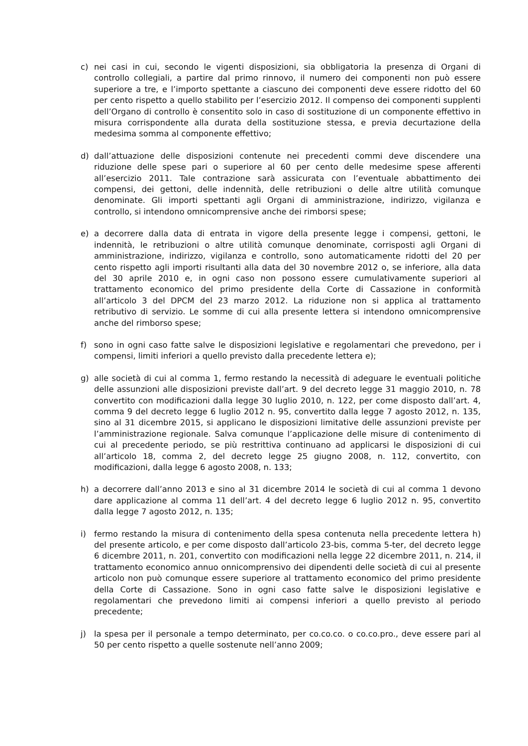c) nei casi in cui, secondo le vigenti disposizioni, sia obbligatoria la presenza di Organi di controllo collegiali, a partire dal primo rinnovo, il numero dei componenti non può essere superiore a tre, e l’importo spettante a ciascuno dei componenti deve essere ridotto del 60 per cento rispetto a quello stabilito per l’esercizio 2012. Il compenso dei componenti supplenti dell’Organo di controllo è consentito solo in caso di sostituzione di un componente effettivo in misura corrispondente alla durata della sostituzione stessa, e previa decurtazione della medesima somma al componente effettivo;
d) dall’attuazione delle disposizioni contenute nei precedenti commi deve discendere una riduzione delle spese pari o superiore al 60 per cento delle medesime spese afferenti all’esercizio 2011. Tale contrazione sarà assicurata con l’eventuale abbattimento dei compensi, dei gettoni, delle indennità, delle retribuzioni o delle altre utilità comunque denominate. Gli importi spettanti agli Organi di amministrazione, indirizzo, vigilanza e controllo, si intendono omnicomprensive anche dei rimborsi spese;
e) a decorrere dalla data di entrata in vigore della presente legge i compensi, gettoni, le indennità, le retribuzioni o altre utilità comunque denominate, corrisposti agli Organi di amministrazione, indirizzo, vigilanza e controllo, sono automaticamente ridotti del 20 per cento rispetto agli importi risultanti alla data del 30 novembre 2012 o, se inferiore, alla data del 30 aprile 2010 e, in ogni caso non possono essere cumulativamente superiori al trattamento economico del primo presidente della Corte di Cassazione in conformità all’articolo 3 del DPCM del 23 marzo 2012. La riduzione non si applica al trattamento retributivo di servizio. Le somme di cui alla presente lettera si intendono omnicomprensive anche del rimborso spese;
f) sono in ogni caso fatte salve le disposizioni legislative e regolamentari che prevedono, per i compensi, limiti inferiori a quello previsto dalla precedente lettera e);
g) alle società di cui al comma 1, fermo restando la necessità di adeguare le eventuali politiche delle assunzioni alle disposizioni previste dall’art. 9 del decreto legge 31 maggio 2010, n. 78 convertito con modificazioni dalla legge 30 luglio 2010, n. 122, per come disposto dall’art. 4, comma 9 del decreto legge 6 luglio 2012 n. 95, convertito dalla legge 7 agosto 2012, n. 135, sino al 31 dicembre 2015, si applicano le disposizioni limitative delle assunzioni previste per l’amministrazione regionale. Salva comunque l’applicazione delle misure di contenimento di cui al precedente periodo, se più restrittiva continuano ad applicarsi le disposizioni di cui all’articolo 18, comma 2, del decreto legge 25 giugno 2008, n. 112, convertito, con modificazioni, dalla legge 6 agosto 2008, n. 133;
h) a decorrere dall’anno 2013 e sino al 31 dicembre 2014 le società di cui al comma 1 devono dare applicazione al comma 11 dell’art. 4 del decreto legge 6 luglio 2012 n. 95, convertito dalla legge 7 agosto 2012, n. 135;
i) fermo restando la misura di contenimento della spesa contenuta nella precedente lettera h) del presente articolo, e per come disposto dall’articolo 23-bis, comma 5-ter, del decreto legge 6 dicembre 2011, n. 201, convertito con modificazioni nella legge 22 dicembre 2011, n. 214, il trattamento economico annuo onnicomprensivo dei dipendenti delle società di cui al presente articolo non può comunque essere superiore al trattamento economico del primo presidente della Corte di Cassazione. Sono in ogni caso fatte salve le disposizioni legislative e regolamentari che prevedono limiti ai compensi inferiori a quello previsto al periodo precedente;
j) la spesa per il personale a tempo determinato, per co.co.co. o co.co.pro., deve essere pari al 50 per cento rispetto a quelle sostenute nell’anno 2009;